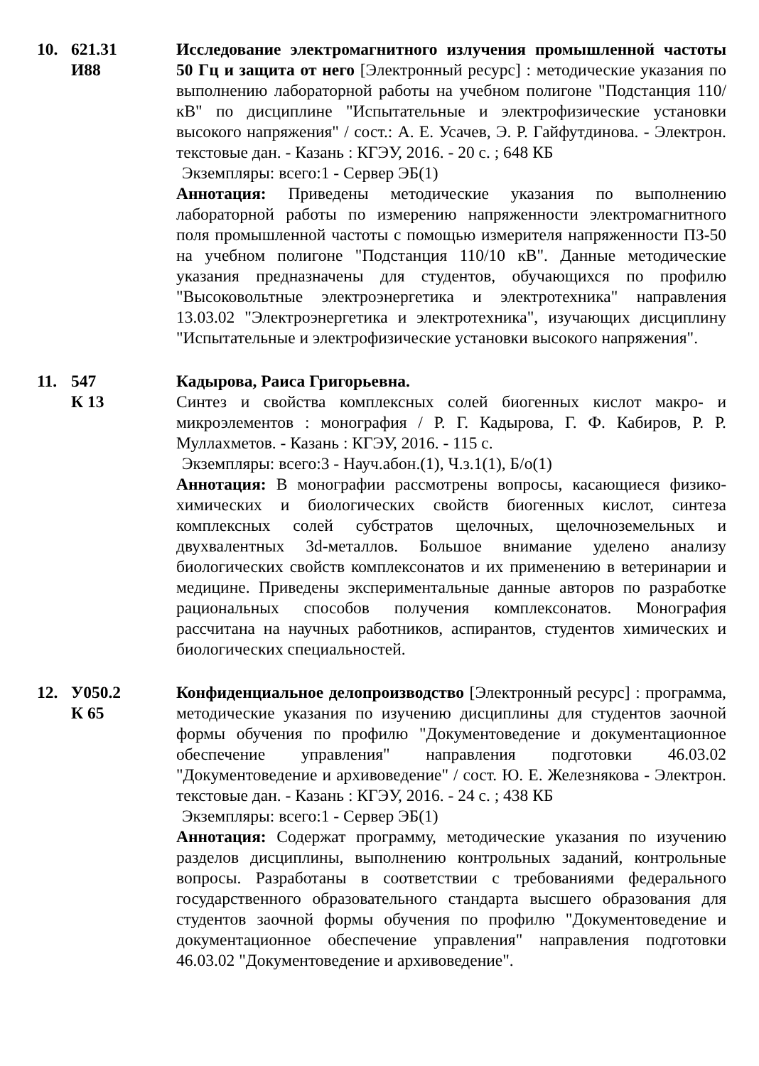10. 621.31
И88
Исследование электромагнитного излучения промышленной частоты 50 Гц и защита от него [Электронный ресурс] : методические указания по выполнению лабораторной работы на учебном полигоне "Подстанция 110/кВ" по дисциплине "Испытательные и электрофизические установки высокого напряжения" / сост.: А. Е. Усачев, Э. Р. Гайфутдинова. - Электрон. текстовые дан. - Казань : КГЭУ, 2016. - 20 с. ; 648 КБ
Экземпляры: всего:1 - Сервер ЭБ(1)
Аннотация: Приведены методические указания по выполнению лабораторной работы по измерению напряженности электромагнитного поля промышленной частоты с помощью измерителя напряженности ПЗ-50 на учебном полигоне "Подстанция 110/10 кВ". Данные методические указания предназначены для студентов, обучающихся по профилю "Высоковольтные электроэнергетика и электротехника" направления 13.03.02 "Электроэнергетика и электротехника", изучающих дисциплину "Испытательные и электрофизические установки высокого напряжения".
11. 547
К 13
Кадырова, Раиса Григорьевна.
Синтез и свойства комплексных солей биогенных кислот макро- и микроэлементов : монография / Р. Г. Кадырова, Г. Ф. Кабиров, Р. Р. Муллахметов. - Казань : КГЭУ, 2016. - 115 с.
Экземпляры: всего:3 - Науч.абон.(1), Ч.з.1(1), Б/о(1)
Аннотация: В монографии рассмотрены вопросы, касающиеся физико-химических и биологических свойств биогенных кислот, синтеза комплексных солей субстратов щелочных, щелочноземельных и двухвалентных 3d-металлов. Большое внимание уделено анализу биологических свойств комплексонатов и их применению в ветеринарии и медицине. Приведены экспериментальные данные авторов по разработке рациональных способов получения комплексонатов. Монография рассчитана на научных работников, аспирантов, студентов химических и биологических специальностей.
12. У050.2
К 65
Конфиденциальное делопроизводство [Электронный ресурс] : программа, методические указания по изучению дисциплины для студентов заочной формы обучения по профилю "Документоведение и документационное обеспечение управления" направления подготовки 46.03.02 "Документоведение и архивоведение" / сост. Ю. Е. Железнякова - Электрон. текстовые дан. - Казань : КГЭУ, 2016. - 24 с. ; 438 КБ
Экземпляры: всего:1 - Сервер ЭБ(1)
Аннотация: Содержат программу, методические указания по изучению разделов дисциплины, выполнению контрольных заданий, контрольные вопросы. Разработаны в соответствии с требованиями федерального государственного образовательного стандарта высшего образования для студентов заочной формы обучения по профилю "Документоведение и документационное обеспечение управления" направления подготовки 46.03.02 "Документоведение и архивоведение".